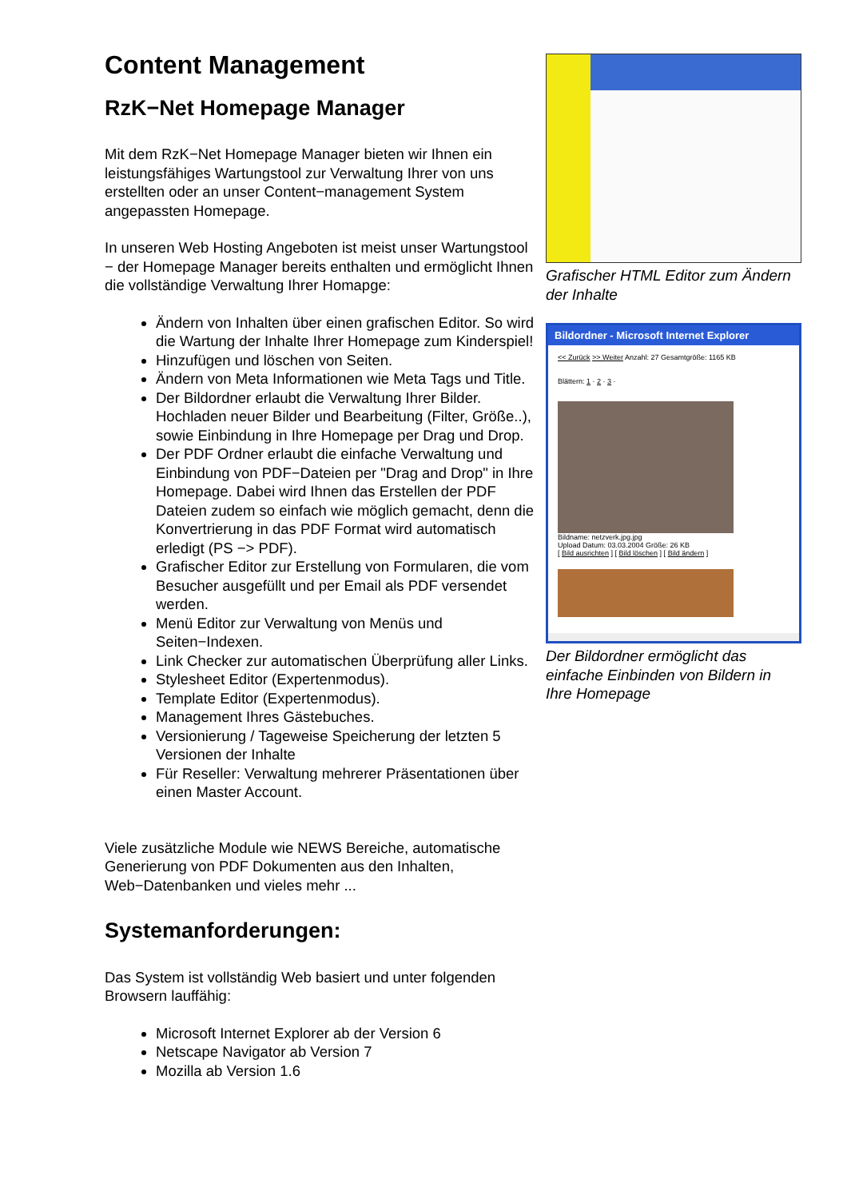Content Management
RzK−Net Homepage Manager
Mit dem RzK−Net Homepage Manager bieten wir Ihnen ein leistungsfähiges Wartungstool zur Verwaltung Ihrer von uns erstellten oder an unser Content−management System angepassten Homepage.
In unseren Web Hosting Angeboten ist meist unser Wartungstool − der Homepage Manager bereits enthalten und ermöglicht Ihnen die vollständige Verwaltung Ihrer Homapge:
Ändern von Inhalten über einen grafischen Editor. So wird die Wartung der Inhalte Ihrer Homepage zum Kinderspiel!
Hinzufügen und löschen von Seiten.
Ändern von Meta Informationen wie Meta Tags und Title.
Der Bildordner erlaubt die Verwaltung Ihrer Bilder. Hochladen neuer Bilder und Bearbeitung (Filter, Größe..), sowie Einbindung in Ihre Homepage per Drag und Drop.
Der PDF Ordner erlaubt die einfache Verwaltung und Einbindung von PDF−Dateien per "Drag and Drop" in Ihre Homepage. Dabei wird Ihnen das Erstellen der PDF Dateien zudem so einfach wie möglich gemacht, denn die Konvertrierung in das PDF Format wird automatisch erledigt (PS −> PDF).
Grafischer Editor zur Erstellung von Formularen, die vom Besucher ausgefüllt und per Email als PDF versendet werden.
Menü Editor zur Verwaltung von Menüs und Seiten−Indexen.
Link Checker zur automatischen Überprüfung aller Links.
Stylesheet Editor (Expertenmodus).
Template Editor (Expertenmodus).
Management Ihres Gästebuches.
Versionierung / Tageweise Speicherung der letzten 5 Versionen der Inhalte
Für Reseller: Verwaltung mehrerer Präsentationen über einen Master Account.
Viele zusätzliche Module wie NEWS Bereiche, automatische Generierung von PDF Dokumenten aus den Inhalten, Web−Datenbanken und vieles mehr ...
Systemanforderungen:
Das System ist vollständig Web basiert und unter folgenden Browsern lauffähig:
Microsoft Internet Explorer ab der Version 6
Netscape Navigator ab Version 7
Mozilla ab Version 1.6
Grafischer HTML Editor zum Ändern der Inhalte
Bildordner - Microsoft Internet Explorer
<< Zurück >> Weiter Anzahl: 27 Gesamtgröße: 1165 KB
Blättern: 1 · 2 · 3 ·
Bildname: netzverk.jpg.jpg
Upload Datum: 03.03.2004 Größe: 26 KB
[ Bild ausrichten ] [ Bild löschen ] [ Bild ändern ]
Der Bildordner ermöglicht das einfache Einbinden von Bildern in Ihre Homepage